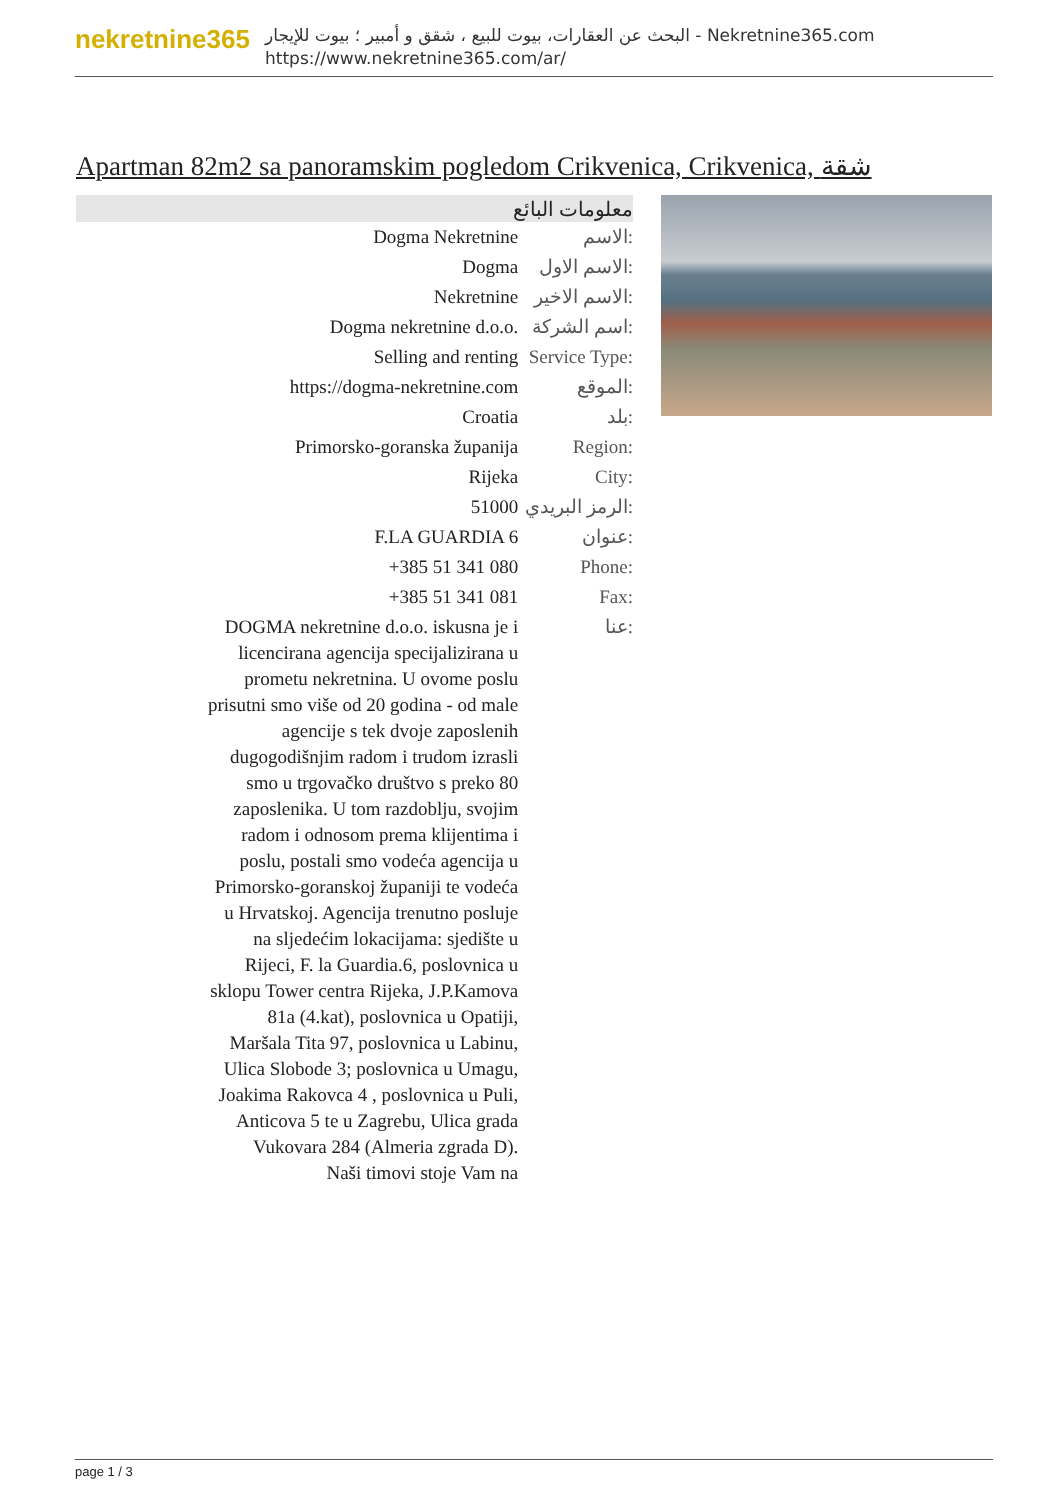nekretnine365
البحث عن العقارات، بيوت للبيع ، شقق و أمبير ؛ بيوت للإيجار - Nekretnine365.com
https://www.nekretnine365.com/ar/
Apartman 82m2 sa panoramskim pogledom Crikvenica, Crikvenica, شقة
معلومات البائع
| Dogma Nekretnine | الاسم: |
| Dogma | الاسم الاول: |
| Nekretnine | الاسم الاخير: |
| Dogma nekretnine d.o.o. | اسم الشركة: |
| Selling and renting | Service Type: |
| https://dogma-nekretnine.com | الموقع: |
| Croatia | بلد: |
| Primorsko-goranska županija | Region: |
| Rijeka | City: |
| 51000 | الرمز البريدي: |
| F.LA GUARDIA 6 | عنوان: |
| +385 51 341 080 | Phone: |
| +385 51 341 081 | Fax: |
| DOGMA nekretnine d.o.o. iskusna je i licencirana agencija specijalizirana u prometu nekretnina. U ovome poslu prisutni smo više od 20 godina - od male agencije s tek dvoje zaposlenih dugogodišnjim radom i trudom izrasli smo u trgovačko društvo s preko 80 zaposlenika. U tom razdoblju, svojim radom i odnosom prema klijentima i poslu, postali smo vodeća agencija u Primorsko-goranskoj županiji te vodeća u Hrvatskoj. Agencija trenutno posluje na sljedećim lokacijama: sjedište u Rijeci, F. la Guardia.6, poslovnica u sklopu Tower centra Rijeka, J.P.Kamova 81a (4.kat), poslovnica u Opatiji, Maršala Tita 97, poslovnica u Labinu, Ulica Slobode 3; poslovnica u Umagu, Joakima Rakovca 4 , poslovnica u Puli, Anticova 5 te u Zagrebu, Ulica grada Vukovara 284 (Almeria zgrada D). Naši timovi stoje Vam na | عنا: |
page 1 / 3